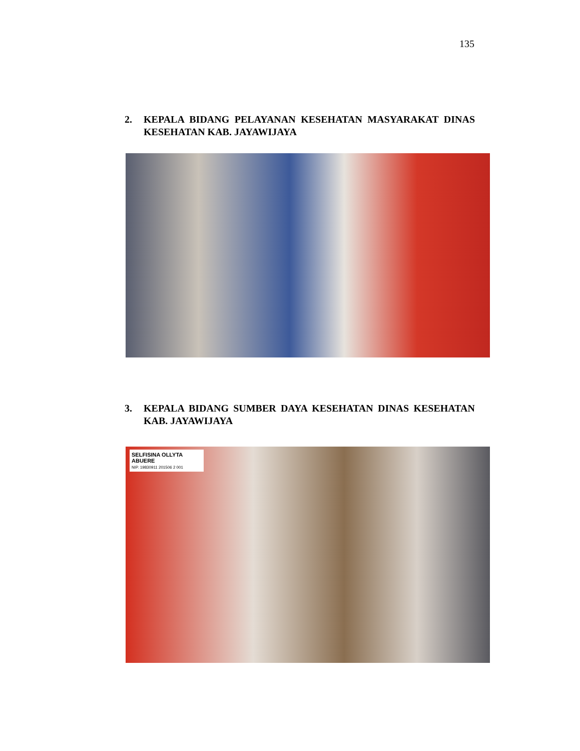135
2. KEPALA BIDANG PELAYANAN KESEHATAN MASYARAKAT DINAS KESEHATAN KAB. JAYAWIJAYA
3. KEPALA BIDANG SUMBER DAYA KESEHATAN DINAS KESEHATAN KAB. JAYAWIJAYA
SELFISINA OLLYTA ABUERE
NIP. 19830911 201506 2 001